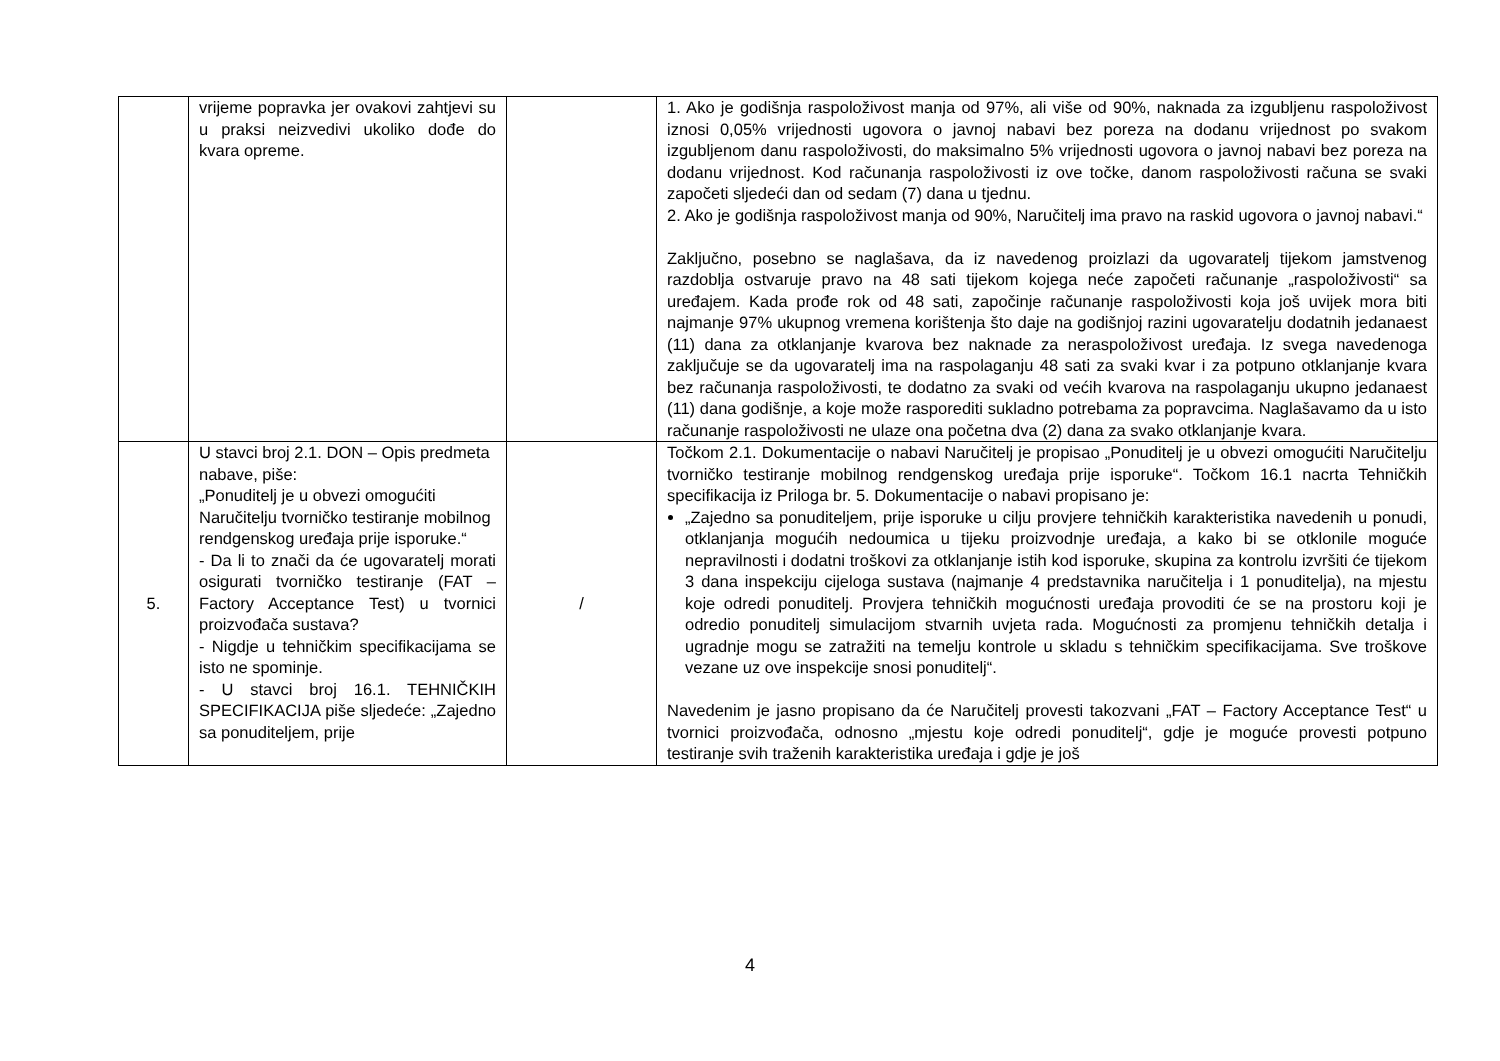| | vrijeme popravka jer ovakovi zahtjevi su u praksi neizvedivi ukoliko dođe do kvara opreme. | | 1. Ako je godišnja raspoloživost manja od 97%, ali više od 90%, naknada za izgubljenu raspoloživost iznosi 0,05% vrijednosti ugovora o javnoj nabavi bez poreza na dodanu vrijednost po svakom izgubljenom danu raspoloživosti, do maksimalno 5% vrijednosti ugovora o javnoj nabavi bez poreza na dodanu vrijednost. Kod računanja raspoloživosti iz ove točke, danom raspoloživosti računa se svaki započeti sljedeći dan od sedam (7) dana u tjednu. 2. Ako je godišnja raspoloživost manja od 90%, Naručitelj ima pravo na raskid ugovora o javnoj nabavi.“ Zaključno, posebno se naglašava, da iz navedenog proizlazi da ugovaratelj tijekom jamstvenog razdoblja ostvaruje pravo na 48 sati tijekom kojega neće započeti računanje „raspoloživosti“ sa uređajem. Kada prođe rok od 48 sati, započinje računanje raspoloživosti koja još uvijek mora biti najmanje 97% ukupnog vremena korištenja što daje na godišnjoj razini ugovaratelju dodatnih jedanaest (11) dana za otklanjanje kvarova bez naknade za neraspoloživost uređaja. Iz svega navedenoga zaključuje se da ugovaratelj ima na raspolaganju 48 sati za svaki kvar i za potpuno otklanjanje kvara bez računanja raspoloživosti, te dodatno za svaki od većih kvarova na raspolaganju ukupno jedanaest (11) dana godišnje, a koje može rasporediti sukladno potrebama za popravcima. Naglašavamo da u isto računanje raspoloživosti ne ulaze ona početna dva (2) dana za svako otklanjanje kvara. |
| 5. | U stavci broj 2.1. DON – Opis predmeta nabave, piše: „Ponuditelj je u obvezi omogućiti Naručitelju tvorničko testiranje mobilnog rendgenskog uređaja prije isporuke.“ - Da li to znači da će ugovaratelj morati osigurati tvorničko testiranje (FAT – Factory Acceptance Test) u tvornici proizvođača sustava? - Nigdje u tehničkim specifikacijama se isto ne spominje. - U stavci broj 16.1. TEHNIČKIH SPECIFIKACIJA piše sljedeće: „Zajedno sa ponuditeljem, prije | / | Točkom 2.1. Dokumentacije o nabavi Naručitelj je propisao „Ponuditelj je u obvezi omogućiti Naručitelju tvorničko testiranje mobilnog rendgenskog uređaja prije isporuke“. Točkom 16.1 nacrta Tehničkih specifikacija iz Priloga br. 5. Dokumentacije o nabavi propisano je: „Zajedno sa ponuditeljem, prije isporuke u cilju provjere tehničkih karakteristika navedenih u ponudi, otklanjanja mogućih nedoumica u tijeku proizvodnje uređaja, a kako bi se otklonile moguće nepravilnosti i dodatni troškovi za otklanjanje istih kod isporuke, skupina za kontrolu izvršiti će tijekom 3 dana inspekciju cijeloga sustava (najmanje 4 predstavnika naručitelja i 1 ponuditelja), na mjestu koje odredi ponuditelj. Provjera tehničkih mogućnosti uređaja provoditi će se na prostoru koji je odredio ponuditelj simulacijom stvarnih uvjeta rada. Mogućnosti za promjenu tehničkih detalja i ugradnje mogu se zatražiti na temelju kontrole u skladu s tehničkim specifikacijama. Sve troškove vezane uz ove inspekcije snosi ponuditelj“. Navedenim je jasno propisano da će Naručitelj provesti takozvani „FAT – Factory Acceptance Test“ u tvornici proizvođača, odnosno „mjestu koje odredi ponuditelj“, gdje je moguće provesti potpuno testiranje svih traženih karakteristika uređaja i gdje je još |
4